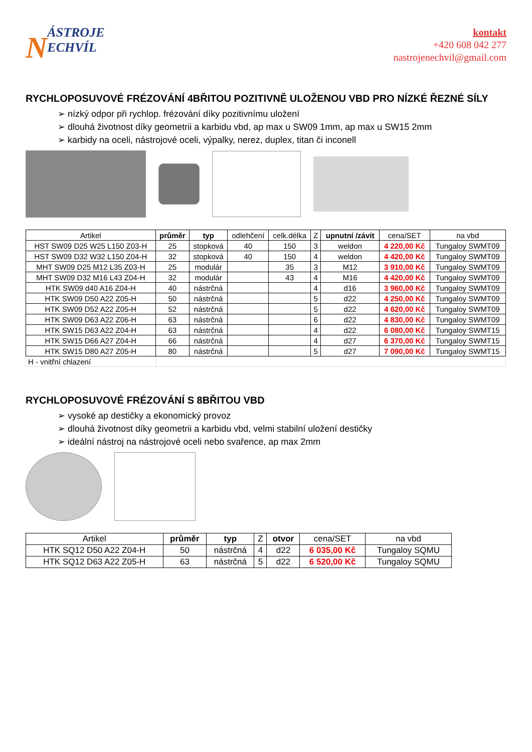NÁSTROJE
ECHVÍL
kontakt
+420 608 042 277
nastrojenechvil@gmail.com
RYCHLOPOSUVOVÉ FRÉZOVÁNÍ 4BŘITOU POZITIVNĚ ULOŽENOU VBD PRO NÍZKÉ ŘEZNÉ SÍLY
➢ nízký odpor při rychlop. frézování díky pozitivnímu uložení
➢ dlouhá životnost díky geometrii a karbidu vbd, ap max u SW09 1mm, ap max u SW15 2mm
➢ karbidy na oceli, nástrojové oceli, výpalky, nerez, duplex, titan či inconell
| Artikel | průměr | typ | odlehčení | celk.délka | Z | upnutní /závit | cena/SET | na vbd |
| --- | --- | --- | --- | --- | --- | --- | --- | --- |
| HST SW09 D25 W25 L150 Z03-H | 25 | stopková | 40 | 150 | 3 | weldon | 4 220,00 Kč | Tungaloy SWMT09 |
| HST SW09 D32 W32 L150 Z04-H | 32 | stopková | 40 | 150 | 4 | weldon | 4 420,00 Kč | Tungaloy SWMT09 |
| MHT SW09 D25 M12 L35 Z03-H | 25 | modulár | | 35 | 3 | M12 | 3 910,00 Kč | Tungaloy SWMT09 |
| MHT SW09 D32 M16 L43 Z04-H | 32 | modulár | | 43 | 4 | M16 | 4 420,00 Kč | Tungaloy SWMT09 |
| HTK SW09 d40 A16 Z04-H | 40 | nástrčná | | | 4 | d16 | 3 960,00 Kč | Tungaloy SWMT09 |
| HTK SW09 D50 A22 Z05-H | 50 | nástrčná | | | 5 | d22 | 4 250,00 Kč | Tungaloy SWMT09 |
| HTK SW09 D52 A22 Z05-H | 52 | nástrčná | | | 5 | d22 | 4 620,00 Kč | Tungaloy SWMT09 |
| HTK SW09 D63 A22 Z06-H | 63 | nástrčná | | | 6 | d22 | 4 830,00 Kč | Tungaloy SWMT09 |
| HTK SW15 D63 A22 Z04-H | 63 | nástrčná | | | 4 | d22 | 6 080,00 Kč | Tungaloy SWMT15 |
| HTK SW15 D66 A27 Z04-H | 66 | nástrčná | | | 4 | d27 | 6 370,00 Kč | Tungaloy SWMT15 |
| HTK SW15 D80 A27 Z05-H | 80 | nástrčná | | | 5 | d27 | 7 090,00 Kč | Tungaloy SWMT15 |
| H - vnitřní chlazení | | | | | | | | |
RYCHLOPOSUVOVÉ FRÉZOVÁNÍ S 8BŘITOU VBD
➢ vysoké ap destičky a ekonomický provoz
➢ dlouhá životnost díky geometrii a karbidu vbd, velmi stabilní uložení destičky
➢ ideální nástroj na nástrojové oceli nebo svařence, ap max 2mm
| Artikel | průměr | typ | Z | otvor | cena/SET | na vbd |
| --- | --- | --- | --- | --- | --- | --- |
| HTK SQ12 D50 A22 Z04-H | 50 | nástrčná | 4 | d22 | 6 035,00 Kč | Tungaloy SQMU |
| HTK SQ12 D63 A22 Z05-H | 63 | nástrčná | 5 | d22 | 6 520,00 Kč | Tungaloy SQMU |